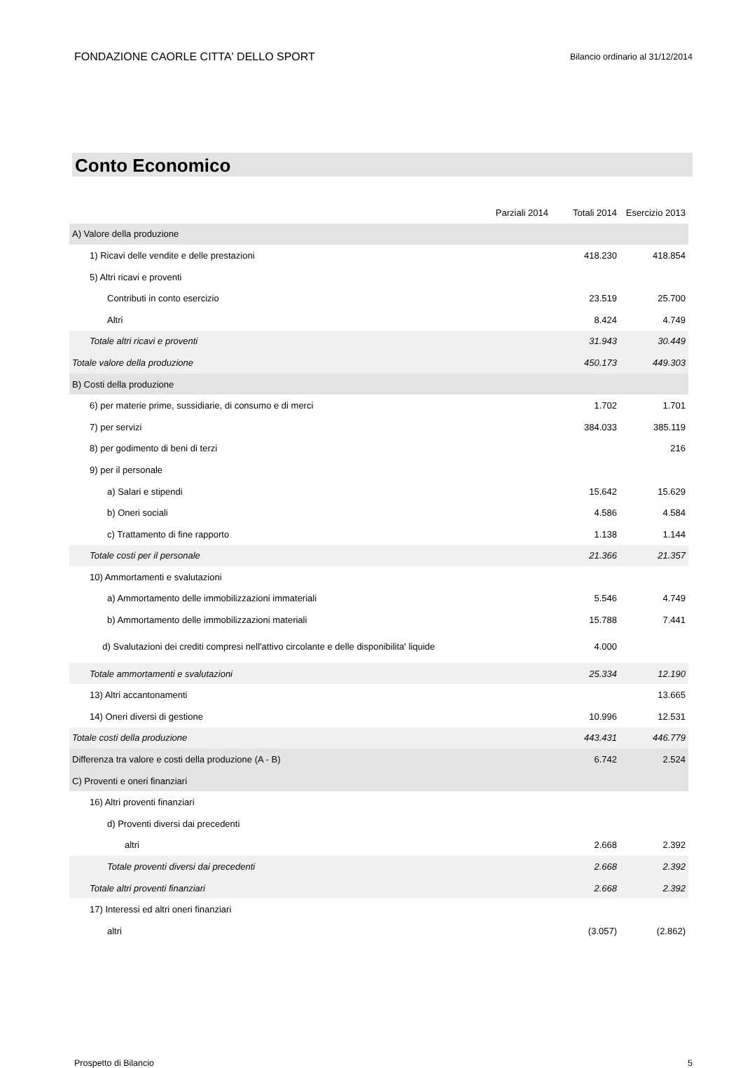FONDAZIONE CAORLE CITTA' DELLO SPORT Bilancio ordinario al 31/12/2014
Conto Economico
| | Parziali 2014 | Totali 2014 | Esercizio 2013 |
| --- | --- | --- | --- |
| A) Valore della produzione | | | |
| 1) Ricavi delle vendite e delle prestazioni | | 418.230 | 418.854 |
| 5) Altri ricavi e proventi | | | |
| Contributi in conto esercizio | | 23.519 | 25.700 |
| Altri | | 8.424 | 4.749 |
| Totale altri ricavi e proventi | | 31.943 | 30.449 |
| Totale valore della produzione | | 450.173 | 449.303 |
| B) Costi della produzione | | | |
| 6) per materie prime, sussidiarie, di consumo e di merci | | 1.702 | 1.701 |
| 7) per servizi | | 384.033 | 385.119 |
| 8) per godimento di beni di terzi | | | 216 |
| 9) per il personale | | | |
| a) Salari e stipendi | | 15.642 | 15.629 |
| b) Oneri sociali | | 4.586 | 4.584 |
| c) Trattamento di fine rapporto | | 1.138 | 1.144 |
| Totale costi per il personale | | 21.366 | 21.357 |
| 10) Ammortamenti e svalutazioni | | | |
| a) Ammortamento delle immobilizzazioni immateriali | | 5.546 | 4.749 |
| b) Ammortamento delle immobilizzazioni materiali | | 15.788 | 7.441 |
| d) Svalutazioni dei crediti compresi nell'attivo circolante e delle disponibilita' liquide | | 4.000 | |
| Totale ammortamenti e svalutazioni | | 25.334 | 12.190 |
| 13) Altri accantonamenti | | | 13.665 |
| 14) Oneri diversi di gestione | | 10.996 | 12.531 |
| Totale costi della produzione | | 443.431 | 446.779 |
| Differenza tra valore e costi della produzione (A - B) | | 6.742 | 2.524 |
| C) Proventi e oneri finanziari | | | |
| 16) Altri proventi finanziari | | | |
| d) Proventi diversi dai precedenti | | | |
| altri | | 2.668 | 2.392 |
| Totale proventi diversi dai precedenti | | 2.668 | 2.392 |
| Totale altri proventi finanziari | | 2.668 | 2.392 |
| 17) Interessi ed altri oneri finanziari | | | |
| altri | | (3.057) | (2.862) |
Prospetto di Bilancio 5